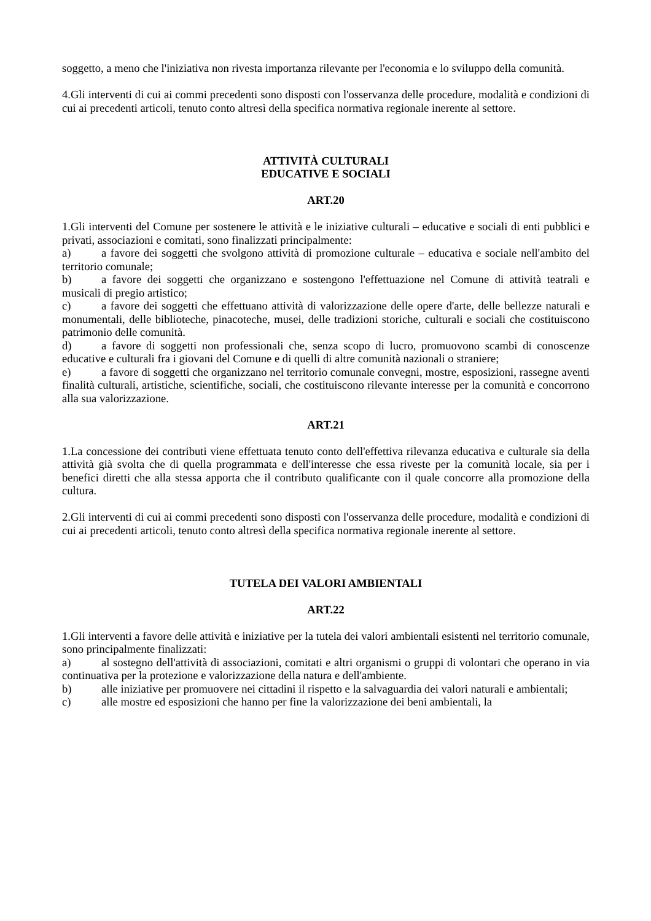soggetto, a meno che l'iniziativa non rivesta importanza rilevante per l'economia e lo sviluppo della comunità.
4.Gli interventi di cui ai commi precedenti sono disposti con l'osservanza delle procedure, modalità e condizioni di cui ai precedenti articoli, tenuto conto altresì della specifica normativa regionale inerente al settore.
ATTIVITÀ CULTURALI
EDUCATIVE E SOCIALI
ART.20
1.Gli interventi del Comune per sostenere le attività e le iniziative culturali – educative e sociali di enti pubblici e privati, associazioni e comitati, sono finalizzati principalmente:
a) a favore dei soggetti che svolgono attività di promozione culturale – educativa e sociale nell'ambito del territorio comunale;
b) a favore dei soggetti che organizzano e sostengono l'effettuazione nel Comune di attività teatrali e musicali di pregio artistico;
c) a favore dei soggetti che effettuano attività di valorizzazione delle opere d'arte, delle bellezze naturali e monumentali, delle biblioteche, pinacoteche, musei, delle tradizioni storiche, culturali e sociali che costituiscono patrimonio delle comunità.
d) a favore di soggetti non professionali che, senza scopo di lucro, promuovono scambi di conoscenze educative e culturali fra i giovani del Comune e di quelli di altre comunità nazionali o straniere;
e) a favore di soggetti che organizzano nel territorio comunale convegni, mostre, esposizioni, rassegne aventi finalità culturali, artistiche, scientifiche, sociali, che costituiscono rilevante interesse per la comunità e concorrono alla sua valorizzazione.
ART.21
1.La concessione dei contributi viene effettuata tenuto conto dell'effettiva rilevanza educativa e culturale sia della attività già svolta che di quella programmata e dell'interesse che essa riveste per la comunità locale, sia per i benefici diretti che alla stessa apporta che il contributo qualificante con il quale concorre alla promozione della cultura.
2.Gli interventi di cui ai commi precedenti sono disposti con l'osservanza delle procedure, modalità e condizioni di cui ai precedenti articoli, tenuto conto altresì della specifica normativa regionale inerente al settore.
TUTELA DEI VALORI AMBIENTALI
ART.22
1.Gli interventi a favore delle attività e iniziative per la tutela dei valori ambientali esistenti nel territorio comunale, sono principalmente finalizzati:
a) al sostegno dell'attività di associazioni, comitati e altri organismi o gruppi di volontari che operano in via continuativa per la protezione e valorizzazione della natura e dell'ambiente.
b) alle iniziative per promuovere nei cittadini il rispetto e la salvaguardia dei valori naturali e ambientali;
c) alle mostre ed esposizioni che hanno per fine la valorizzazione dei beni ambientali, la